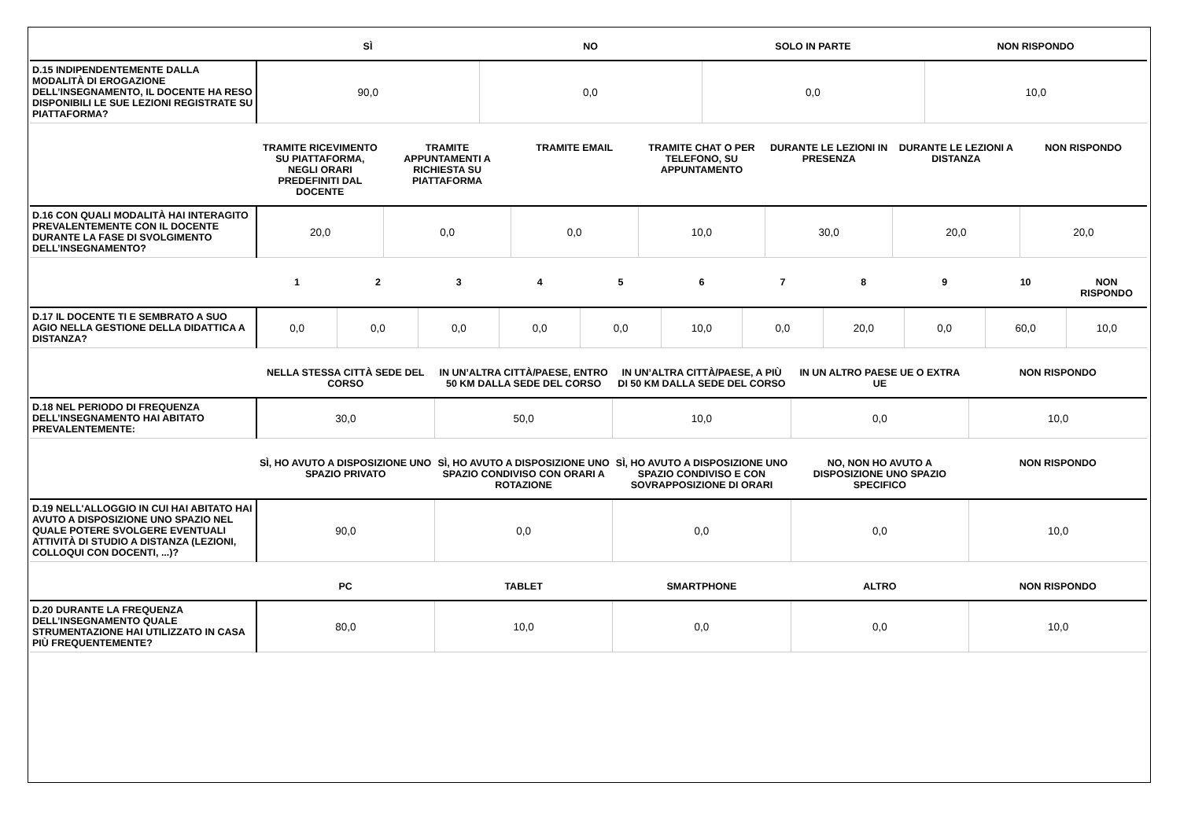| | SÌ | NO | SOLO IN PARTE | NON RISPONDO |
| --- | --- | --- | --- | --- |
| D.15 INDIPENDENTEMENTE DALLA MODALITÀ DI EROGAZIONE DELL’INSEGNAMENTO, IL DOCENTE HA RESO DISPONIBILI LE SUE LEZIONI REGISTRATE SU PIATTAFORMA? | 90,0 | 0,0 | 0,0 | 10,0 |
| | TRAMITE RICEVIMENTO SU PIATTAFORMA, NEGLI ORARI PREDEFINITI DAL DOCENTE | TRAMITE APPUNTAMENTI A RICHIESTA SU PIATTAFORMA | TRAMITE EMAIL | TRAMITE CHAT O PER TELEFONO, SU APPUNTAMENTO | DURANTE LE LEZIONI IN PRESENZA | DURANTE LE LEZIONI A DISTANZA | NON RISPONDO |
| --- | --- | --- | --- | --- | --- | --- | --- |
| D.16 CON QUALI MODALITÀ HAI INTERAGITO PREVALENTEMENTE CON IL DOCENTE DURANTE LA FASE DI SVOLGIMENTO DELL’INSEGNAMENTO? | 20,0 | 0,0 | 0,0 | 10,0 | 30,0 | 20,0 | 20,0 |
| | 1 | 2 | 3 | 4 | 5 | 6 | 7 | 8 | 9 | 10 | NON RISPONDO |
| --- | --- | --- | --- | --- | --- | --- | --- | --- | --- | --- | --- |
| D.17 IL DOCENTE TI E SEMBRATO A SUO AGIO NELLA GESTIONE DELLA DIDATTICA A DISTANZA? | 0,0 | 0,0 | 0,0 | 0,0 | 0,0 | 10,0 | 0,0 | 20,0 | 0,0 | 60,0 | 10,0 |
| | NELLA STESSA CITTÀ SEDE DEL CORSO | IN UN’ALTRA CITTÀ/PAESE, ENTRO 50 KM DALLA SEDE DEL CORSO | IN UN’ALTRA CITTÀ/PAESE, A PIÙ DI 50 KM DALLA SEDE DEL CORSO | IN UN ALTRO PAESE UE O EXTRA UE | NON RISPONDO |
| --- | --- | --- | --- | --- | --- |
| D.18 NEL PERIODO DI FREQUENZA DELL’INSEGNAMENTO HAI ABITATO PREVALENTEMENTE: | 30,0 | 50,0 | 10,0 | 0,0 | 10,0 |
| | SÌ, HO AVUTO A DISPOSIZIONE UNO SPAZIO PRIVATO | SÌ, HO AVUTO A DISPOSIZIONE UNO SPAZIO CONDIVISO CON ORARI A ROTAZIONE | SÌ, HO AVUTO A DISPOSIZIONE UNO SPAZIO CONDIVISO E CON SOVRAPPOSIZIONE DI ORARI | NO, NON HO AVUTO A DISPOSIZIONE UNO SPAZIO SPECIFICO | NON RISPONDO |
| --- | --- | --- | --- | --- | --- |
| D.19 NELL'ALLOGGIO IN CUI HAI ABITATO HAI AVUTO A DISPOSIZIONE UNO SPAZIO NEL QUALE POTERE SVOLGERE EVENTUALI ATTIVITÀ DI STUDIO A DISTANZA (LEZIONI, COLLOQUI CON DOCENTI, ...)? | 90,0 | 0,0 | 0,0 | 0,0 | 10,0 |
| | PC | TABLET | SMARTPHONE | ALTRO | NON RISPONDO |
| --- | --- | --- | --- | --- | --- |
| D.20 DURANTE LA FREQUENZA DELL’INSEGNAMENTO QUALE STRUMENTAZIONE HAI UTILIZZATO IN CASA PIÙ FREQUENTEMENTE? | 80,0 | 10,0 | 0,0 | 0,0 | 10,0 |